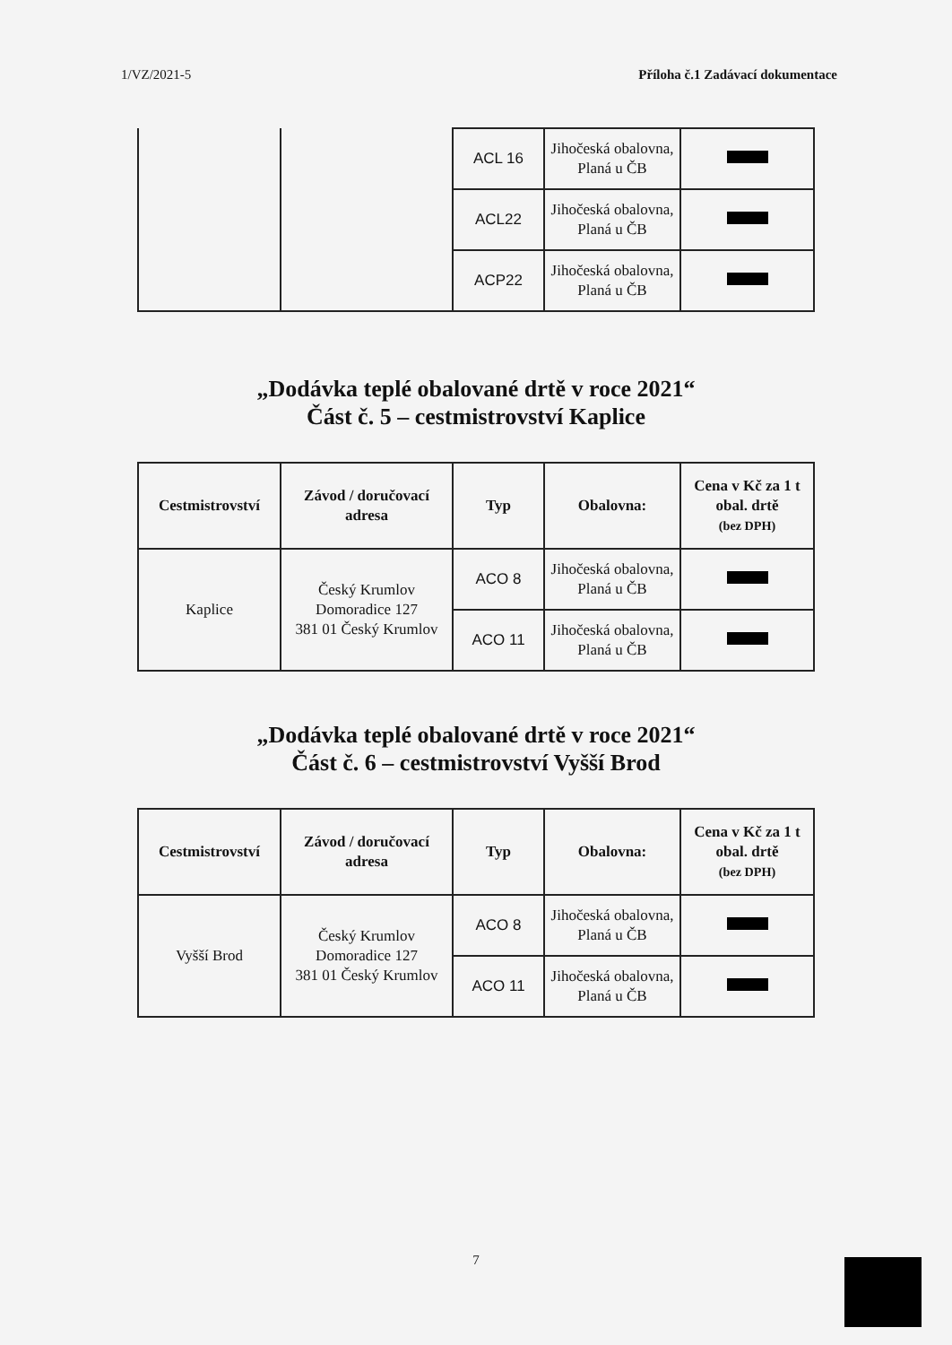1/VZ/2021-5 Příloha č.1 Zadávací dokumentace
| | | ACL 16 | Jihočeská obalovna, Planá u ČB | |
| | | ACL22 | Jihočeská obalovna, Planá u ČB | |
| | | ACP22 | Jihočeská obalovna, Planá u ČB | |
„Dodávka teplé obalované drtě v roce 2021“
Část č. 5 – cestmistrovství Kaplice
| Cestmistrovství | Závod / doručovací adresa | Typ | Obalovna: | Cena v Kč za 1 t obal. drtě (bez DPH) |
| --- | --- | --- | --- | --- |
| Kaplice | Český Krumlov Domoradice 127 381 01 Český Krumlov | ACO 8 | Jihočeská obalovna, Planá u ČB | |
| | | ACO 11 | Jihočeská obalovna, Planá u ČB | |
„Dodávka teplé obalované drtě v roce 2021“
Část č. 6 – cestmistrovství Vyšší Brod
| Cestmistrovství | Závod / doručovací adresa | Typ | Obalovna: | Cena v Kč za 1 t obal. drtě (bez DPH) |
| --- | --- | --- | --- | --- |
| Vyšší Brod | Český Krumlov Domoradice 127 381 01 Český Krumlov | ACO 8 | Jihočeská obalovna, Planá u ČB | |
| | | ACO 11 | Jihočeská obalovna, Planá u ČB | |
7